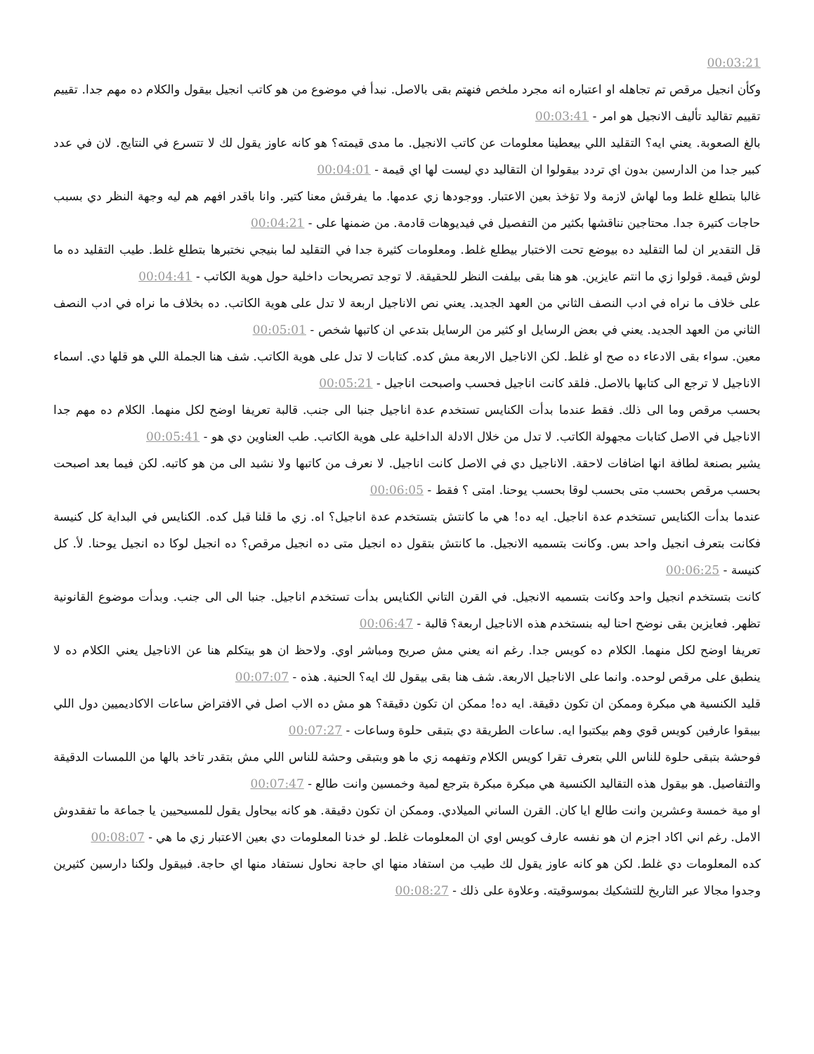00:03:21
وكأن انجيل مرقص تم تجاهله او اعتباره انه مجرد ملخص فنهتم بقى بالاصل. نبدأ في موضوع من هو كاتب انجيل بيقول والكلام ده مهم جدا. تقييم تقييم تقاليد تأليف الانجيل هو امر - 00:03:41
بالغ الصعوبة. يعني ايه؟ التقليد اللي بيعطينا معلومات عن كاتب الانجيل. ما مدى قيمته؟ هو كانه عاوز يقول لك لا تتسرع في النتايج. لان في عدد كبير جدا من الدارسين بدون اي تردد بيقولوا ان التقاليد دي ليست لها اي قيمة - 00:04:01
غالبا بتطلع غلط وما لهاش لازمة ولا تؤخذ بعين الاعتبار. ووجودها زي عدمها. ما يفرقش معنا كتير. وانا باقدر افهم هم ليه وجهة النظر دي بسبب حاجات كتيرة جدا. محتاجين نناقشها بكثير من التفصيل في فيديوهات قادمة. من ضمنها على - 00:04:21
قل التقدير ان لما التقليد ده بيوضع تحت الاختبار بيطلع غلط. ومعلومات كثيرة جدا في التقليد لما بنيجي نختبرها بتطلع غلط. طيب التقليد ده ما لوش قيمة. قولوا زي ما انتم عايزين. هو هنا بقى بيلفت النظر للحقيقة. لا توجد تصريحات داخلية حول هوية الكاتب - 00:04:41
على خلاف ما نراه في ادب النصف الثاني من العهد الجديد. يعني نص الاناجيل اربعة لا تدل على هوية الكاتب. ده بخلاف ما نراه في ادب النصف الثاني من العهد الجديد. يعني في بعض الرسايل او كثير من الرسايل بتدعي ان كاتبها شخص - 00:05:01
معين. سواء بقى الادعاء ده صح او غلط. لكن الاناجيل الاربعة مش كده. كتابات لا تدل على هوية الكاتب. شف هنا الجملة اللي هو قلها دي. اسماء الاناجيل لا ترجع الى كتابها بالاصل. فلقد كانت اناجيل فحسب واصبحت اناجيل - 00:05:21
بحسب مرقص وما الى ذلك. فقط عندما بدأت الكنايس تستخدم عدة اناجيل جنبا الى جنب. قالبة تعريفا اوضح لكل منهما. الكلام ده مهم جدا الاناجيل في الاصل كتابات مجهولة الكاتب. لا تدل من خلال الادلة الداخلية على هوية الكاتب. طب العناوين دي هو - 00:05:41
يشير بصنعة لطافة انها اضافات لاحقة. الاناجيل دي في الاصل كانت اناجيل. لا نعرف من كاتبها ولا نشيد الى من هو كاتبه. لكن فيما بعد اصبحت بحسب مرقص بحسب متى بحسب لوقا بحسب يوحنا. امتى ؟ فقط - 00:06:05
عندما بدأت الكنايس تستخدم عدة اناجيل. ايه ده! هي ما كانتش بتستخدم عدة اناجيل؟ اه. زي ما قلنا قبل كده. الكنايس في البداية كل كنيسة فكانت بتعرف انجيل واحد بس. وكانت بتسميه الانجيل. ما كانتش بتقول ده انجيل متى ده انجيل مرقص؟ ده انجيل لوكا ده انجيل يوحنا. لأ. كل كنيسة - 00:06:25
كانت بتستخدم انجيل واحد وكانت بتسميه الانجيل. في القرن التاني الكنايس بدأت تستخدم اناجيل. جنبا الى الى جنب. وبدأت موضوع القانونية تظهر. فعايزين بقى نوضح احنا ليه بنستخدم هذه الاناجيل اربعة؟ قالبة - 00:06:47
تعريفا اوضح لكل منهما. الكلام ده كويس جدا. رغم انه يعني مش صريح ومباشر اوي. ولاحظ ان هو بيتكلم هنا عن الاناجيل يعني الكلام ده لا ينطبق على مرقص لوحده. وانما على الاناجيل الاربعة. شف هنا بقى بيقول لك ايه؟ الحنية. هذه - 00:07:07
قليد الكنسية هي مبكرة وممكن ان تكون دقيقة. ايه ده! ممكن ان تكون دقيقة؟ هو مش ده الاب اصل في الافتراض ساعات الاكاديميين دول اللي بيبقوا عارفين كويس قوي وهم بيكتبوا ايه. ساعات الطريقة دي بتبقى حلوة وساعات - 00:07:27
فوحشة بتبقى حلوة للناس اللي بتعرف تقرا كويس الكلام وتفهمه زي ما هو وبتبقى وحشة للناس اللي مش بتقدر تاخد بالها من اللمسات الدقيقة والتفاصيل. هو بيقول هذه التقاليد الكنسية هي مبكرة مبكرة بترجع لمية وخمسين وانت طالع - 00:07:47
او مية خمسة وعشرين وانت طالع ايا كان. القرن الساني الميلادي. وممكن ان تكون دقيقة. هو كانه بيحاول يقول للمسيحيين يا جماعة ما تفقدوش الامل. رغم اني اكاد اجزم ان هو نفسه عارف كويس اوي ان المعلومات غلط. لو خدنا المعلومات دي بعين الاعتبار زي ما هي - 00:08:07
كده المعلومات دي غلط. لكن هو كانه عاوز يقول لك طيب من استفاد منها اي حاجة نحاول نستفاد منها اي حاجة. فبيقول ولكنا دارسين كثيرين وجدوا مجالا عبر التاريخ للتشكيك بموسوقيته. وعلاوة على ذلك - 00:08:27